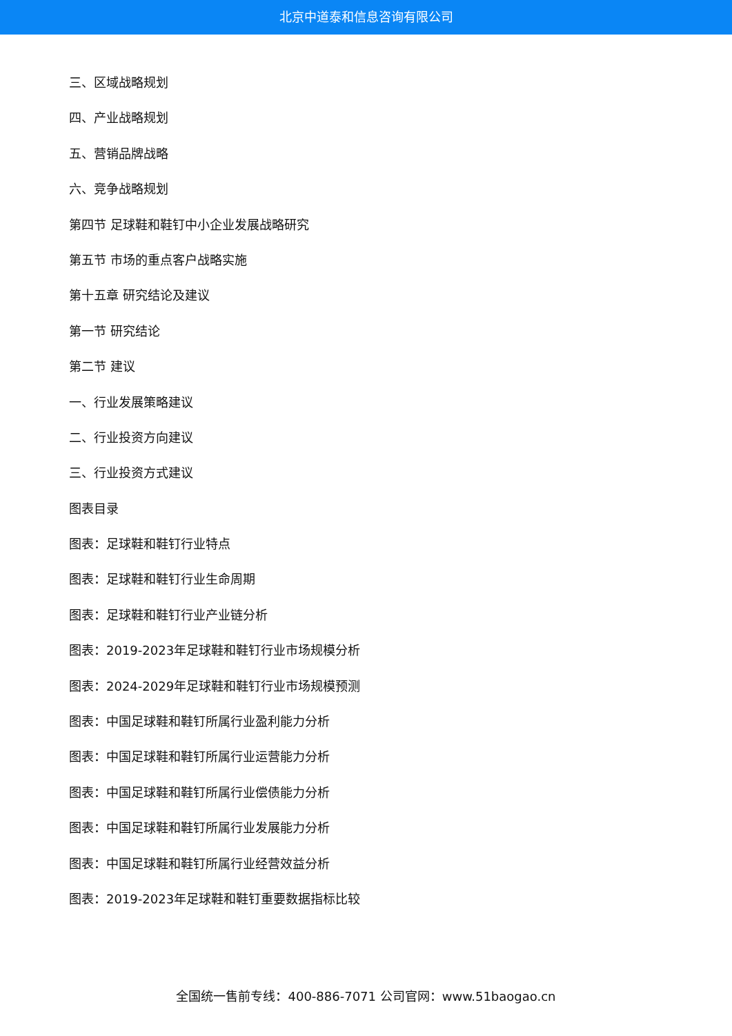北京中道泰和信息咨询有限公司
三、区域战略规划
四、产业战略规划
五、营销品牌战略
六、竞争战略规划
第四节 足球鞋和鞋钉中小企业发展战略研究
第五节 市场的重点客户战略实施
第十五章 研究结论及建议
第一节 研究结论
第二节 建议
一、行业发展策略建议
二、行业投资方向建议
三、行业投资方式建议
图表目录
图表：足球鞋和鞋钉行业特点
图表：足球鞋和鞋钉行业生命周期
图表：足球鞋和鞋钉行业产业链分析
图表：2019-2023年足球鞋和鞋钉行业市场规模分析
图表：2024-2029年足球鞋和鞋钉行业市场规模预测
图表：中国足球鞋和鞋钉所属行业盈利能力分析
图表：中国足球鞋和鞋钉所属行业运营能力分析
图表：中国足球鞋和鞋钉所属行业偿债能力分析
图表：中国足球鞋和鞋钉所属行业发展能力分析
图表：中国足球鞋和鞋钉所属行业经营效益分析
图表：2019-2023年足球鞋和鞋钉重要数据指标比较
全国统一售前专线：400-886-7071 公司官网：www.51baogao.cn